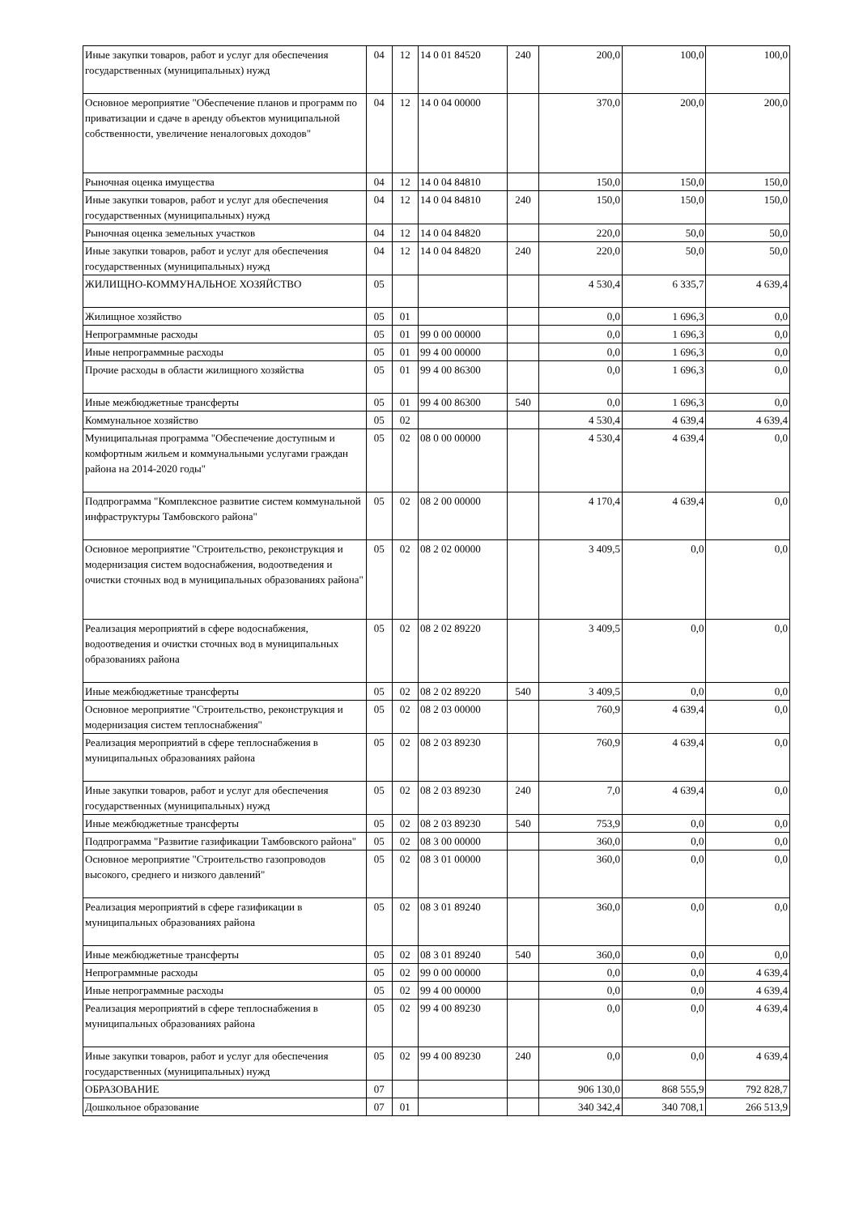| Иные закупки товаров, работ и услуг для обеспечения государственных (муниципальных) нужд | 04 | 12 | 14 0 01 84520 | 240 | 200,0 | 100,0 | 100,0 |
| Основное мероприятие "Обеспечение планов и программ по приватизации и сдаче в аренду объектов муниципальной собственности, увеличение неналоговых доходов" | 04 | 12 | 14 0 04 00000 | | 370,0 | 200,0 | 200,0 |
| Рыночная оценка имущества | 04 | 12 | 14 0 04 84810 | | 150,0 | 150,0 | 150,0 |
| Иные закупки товаров, работ и услуг для обеспечения государственных (муниципальных) нужд | 04 | 12 | 14 0 04 84810 | 240 | 150,0 | 150,0 | 150,0 |
| Рыночная оценка земельных участков | 04 | 12 | 14 0 04 84820 | | 220,0 | 50,0 | 50,0 |
| Иные закупки товаров, работ и услуг для обеспечения государственных (муниципальных) нужд | 04 | 12 | 14 0 04 84820 | 240 | 220,0 | 50,0 | 50,0 |
| ЖИЛИЩНО-КОММУНАЛЬНОЕ ХОЗЯЙСТВО | 05 | | | | 4 530,4 | 6 335,7 | 4 639,4 |
| Жилищное хозяйство | 05 | 01 | | | 0,0 | 1 696,3 | 0,0 |
| Непрограммные расходы | 05 | 01 | 99 0 00 00000 | | 0,0 | 1 696,3 | 0,0 |
| Иные непрограммные расходы | 05 | 01 | 99 4 00 00000 | | 0,0 | 1 696,3 | 0,0 |
| Прочие расходы в области жилищного хозяйства | 05 | 01 | 99 4 00 86300 | | 0,0 | 1 696,3 | 0,0 |
| Иные межбюджетные трансферты | 05 | 01 | 99 4 00 86300 | 540 | 0,0 | 1 696,3 | 0,0 |
| Коммунальное хозяйство | 05 | 02 | | | 4 530,4 | 4 639,4 | 4 639,4 |
| Муниципальная программа "Обеспечение доступным и комфортным жильем и коммунальными услугами граждан района на 2014-2020 годы" | 05 | 02 | 08 0 00 00000 | | 4 530,4 | 4 639,4 | 0,0 |
| Подпрограмма "Комплексное развитие систем коммунальной инфраструктуры Тамбовского района" | 05 | 02 | 08 2 00 00000 | | 4 170,4 | 4 639,4 | 0,0 |
| Основное мероприятие "Строительство, реконструкция и модернизация систем водоснабжения, водоотведения и очистки сточных вод в муниципальных образованиях района" | 05 | 02 | 08 2 02 00000 | | 3 409,5 | 0,0 | 0,0 |
| Реализация мероприятий в сфере водоснабжения, водоотведения и очистки сточных вод в муниципальных образованиях района | 05 | 02 | 08 2 02 89220 | | 3 409,5 | 0,0 | 0,0 |
| Иные межбюджетные трансферты | 05 | 02 | 08 2 02 89220 | 540 | 3 409,5 | 0,0 | 0,0 |
| Основное мероприятие "Строительство, реконструкция и модернизация систем теплоснабжения" | 05 | 02 | 08 2 03 00000 | | 760,9 | 4 639,4 | 0,0 |
| Реализация мероприятий в сфере теплоснабжения в муниципальных образованиях района | 05 | 02 | 08 2 03 89230 | | 760,9 | 4 639,4 | 0,0 |
| Иные закупки товаров, работ и услуг для обеспечения государственных (муниципальных) нужд | 05 | 02 | 08 2 03 89230 | 240 | 7,0 | 4 639,4 | 0,0 |
| Иные межбюджетные трансферты | 05 | 02 | 08 2 03 89230 | 540 | 753,9 | 0,0 | 0,0 |
| Подпрограмма "Развитие газификации Тамбовского района" | 05 | 02 | 08 3 00 00000 | | 360,0 | 0,0 | 0,0 |
| Основное мероприятие "Строительство газопроводов высокого, среднего и низкого давлений" | 05 | 02 | 08 3 01 00000 | | 360,0 | 0,0 | 0,0 |
| Реализация мероприятий в сфере газификации в муниципальных образованиях района | 05 | 02 | 08 3 01 89240 | | 360,0 | 0,0 | 0,0 |
| Иные межбюджетные трансферты | 05 | 02 | 08 3 01 89240 | 540 | 360,0 | 0,0 | 0,0 |
| Непрограммные расходы | 05 | 02 | 99 0 00 00000 | | 0,0 | 0,0 | 4 639,4 |
| Иные непрограммные расходы | 05 | 02 | 99 4 00 00000 | | 0,0 | 0,0 | 4 639,4 |
| Реализация мероприятий в сфере теплоснабжения в муниципальных образованиях района | 05 | 02 | 99 4 00 89230 | | 0,0 | 0,0 | 4 639,4 |
| Иные закупки товаров, работ и услуг для обеспечения государственных (муниципальных) нужд | 05 | 02 | 99 4 00 89230 | 240 | 0,0 | 0,0 | 4 639,4 |
| ОБРАЗОВАНИЕ | 07 | | | | 906 130,0 | 868 555,9 | 792 828,7 |
| Дошкольное образование | 07 | 01 | | | 340 342,4 | 340 708,1 | 266 513,9 |